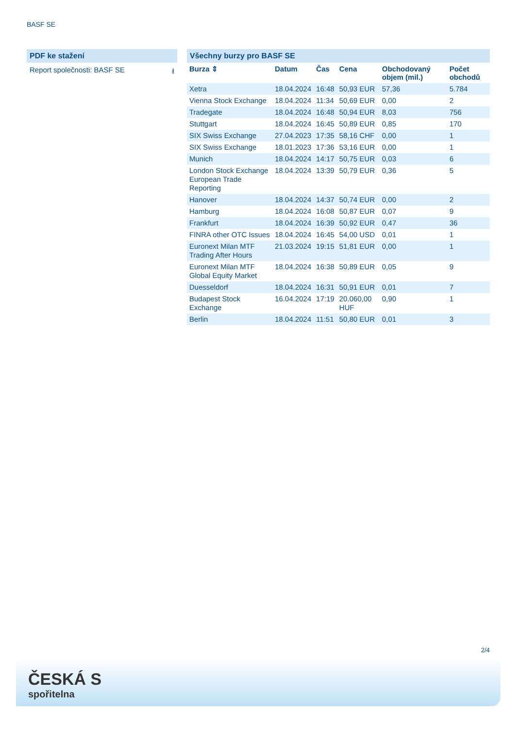BASF SE
PDF ke stažení
Report společnosti: BASF SE ⭳
Všechny burzy pro BASF SE
| Burza ⇕ | Datum | Čas | Cena | Obchodovaný objem (mil.) | Počet obchodů |
| --- | --- | --- | --- | --- | --- |
| Xetra | 18.04.2024 | 16:48 | 50,93 EUR | 57,36 | 5.784 |
| Vienna Stock Exchange | 18.04.2024 | 11:34 | 50,69 EUR | 0,00 | 2 |
| Tradegate | 18.04.2024 | 16:48 | 50,94 EUR | 8,03 | 756 |
| Stuttgart | 18.04.2024 | 16:45 | 50,89 EUR | 0,85 | 170 |
| SIX Swiss Exchange | 27.04.2023 | 17:35 | 58,16 CHF | 0,00 | 1 |
| SIX Swiss Exchange | 18.01.2023 | 17:36 | 53,16 EUR | 0,00 | 1 |
| Munich | 18.04.2024 | 14:17 | 50,75 EUR | 0,03 | 6 |
| London Stock Exchange European Trade Reporting | 18.04.2024 | 13:39 | 50,79 EUR | 0,36 | 5 |
| Hanover | 18.04.2024 | 14:37 | 50,74 EUR | 0,00 | 2 |
| Hamburg | 18.04.2024 | 16:08 | 50,87 EUR | 0,07 | 9 |
| Frankfurt | 18.04.2024 | 16:39 | 50,92 EUR | 0,47 | 36 |
| FINRA other OTC Issues | 18.04.2024 | 16:45 | 54,00 USD | 0,01 | 1 |
| Euronext Milan MTF Trading After Hours | 21.03.2024 | 19:15 | 51,81 EUR | 0,00 | 1 |
| Euronext Milan MTF Global Equity Market | 18.04.2024 | 16:38 | 50,89 EUR | 0,05 | 9 |
| Duesseldorf | 18.04.2024 | 16:31 | 50,91 EUR | 0,01 | 7 |
| Budapest Stock Exchange | 16.04.2024 | 17:19 | 20.060,00 HUF | 0,90 | 1 |
| Berlin | 18.04.2024 | 11:51 | 50,80 EUR | 0,01 | 3 |
2/4
ČESKÁ S
spořitelna